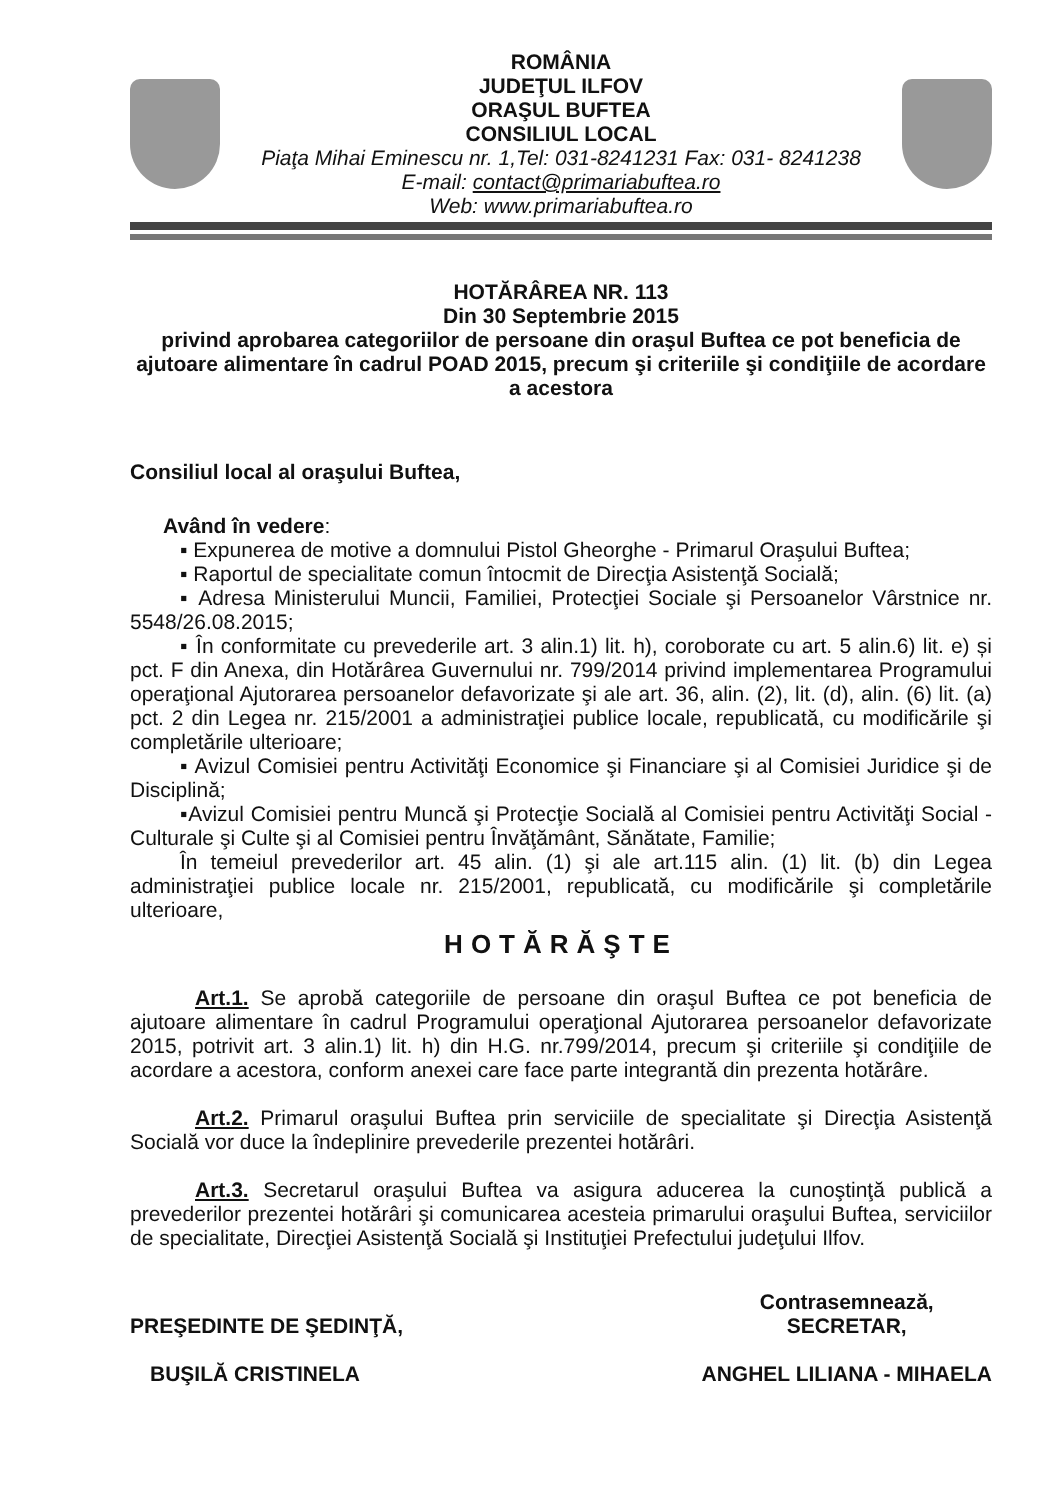ROMÂNIA
JUDEŢUL ILFOV
ORAŞUL BUFTEA
CONSILIUL LOCAL
Piaţa Mihai Eminescu nr. 1,Tel: 031-8241231 Fax: 031- 8241238
E-mail: contact@primariabuftea.ro
Web: www.primariabuftea.ro
HOTĂRÂREA NR. 113
Din 30 Septembrie 2015
privind aprobarea categoriilor de persoane din oraşul Buftea ce pot beneficia de ajutoare alimentare în cadrul POAD 2015, precum şi criteriile şi condiţiile de acordare a acestora
Consiliul local al oraşului Buftea,
Având în vedere:
▪ Expunerea de motive a domnului Pistol Gheorghe - Primarul Oraşului Buftea;
▪ Raportul de specialitate comun întocmit de Direcţia Asistenţă Socială;
▪ Adresa Ministerului Muncii, Familiei, Protecţiei Sociale şi Persoanelor Vârstnice nr. 5548/26.08.2015;
▪ În conformitate cu prevederile art. 3 alin.1) lit. h), coroborate cu art. 5 alin.6) lit. e) și pct. F din Anexa, din Hotărârea Guvernului nr. 799/2014 privind implementarea Programului operaţional Ajutorarea persoanelor defavorizate şi ale art. 36, alin. (2), lit. (d), alin. (6) lit. (a) pct. 2 din Legea nr. 215/2001 a administraţiei publice locale, republicată, cu modificările şi completările ulterioare;
▪ Avizul Comisiei pentru Activităţi Economice şi Financiare şi al Comisiei Juridice şi de Disciplină;
▪Avizul Comisiei pentru Muncă şi Protecţie Socială al Comisiei pentru Activităţi Social - Culturale şi Culte şi al Comisiei pentru Învăţământ, Sănătate, Familie;
În temeiul prevederilor art. 45 alin. (1) şi ale art.115 alin. (1) lit. (b) din Legea administraţiei publice locale nr. 215/2001, republicată, cu modificările şi completările ulterioare,
HOTĂRĂŞTE
Art.1. Se aprobă categoriile de persoane din oraşul Buftea ce pot beneficia de ajutoare alimentare în cadrul Programului operaţional Ajutorarea persoanelor defavorizate 2015, potrivit art. 3 alin.1) lit. h) din H.G. nr.799/2014, precum şi criteriile şi condiţiile de acordare a acestora, conform anexei care face parte integrantă din prezenta hotărâre.
Art.2. Primarul oraşului Buftea prin serviciile de specialitate şi Direcţia Asistenţă Socială vor duce la îndeplinire prevederile prezentei hotărâri.
Art.3. Secretarul oraşului Buftea va asigura aducerea la cunoştinţă publică a prevederilor prezentei hotărâri şi comunicarea acesteia primarului oraşului Buftea, serviciilor de specialitate, Direcţiei Asistenţă Socială şi Instituţiei Prefectului judeţului Ilfov.
PREŞEDINTE DE ŞEDINŢĂ,
BUŞILĂ CRISTINELA
Contrasemnează,
SECRETAR,
ANGHEL LILIANA - MIHAELA